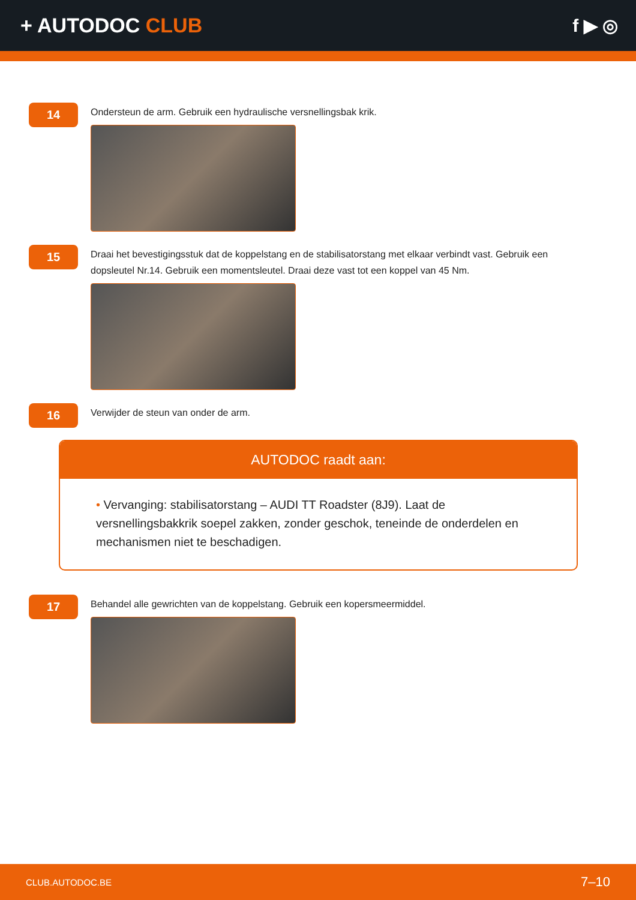+ AUTODOC CLUB f ▶ ◎
14
Ondersteun de arm. Gebruik een hydraulische versnellingsbak krik.
15
Draai het bevestigingsstuk dat de koppelstang en de stabilisatorstang met elkaar verbindt vast. Gebruik een dopsleutel Nr.14. Gebruik een momentsleutel. Draai deze vast tot een koppel van 45 Nm.
16
Verwijder de steun van onder de arm.
AUTODOC raadt aan:
• Vervanging: stabilisatorstang – AUDI TT Roadster (8J9). Laat de versnellingsbakkrik soepel zakken, zonder geschok, teneinde de onderdelen en mechanismen niet te beschadigen.
17
Behandel alle gewrichten van de koppelstang. Gebruik een kopersmeermiddel.
CLUB.AUTODOC.BE 7–10